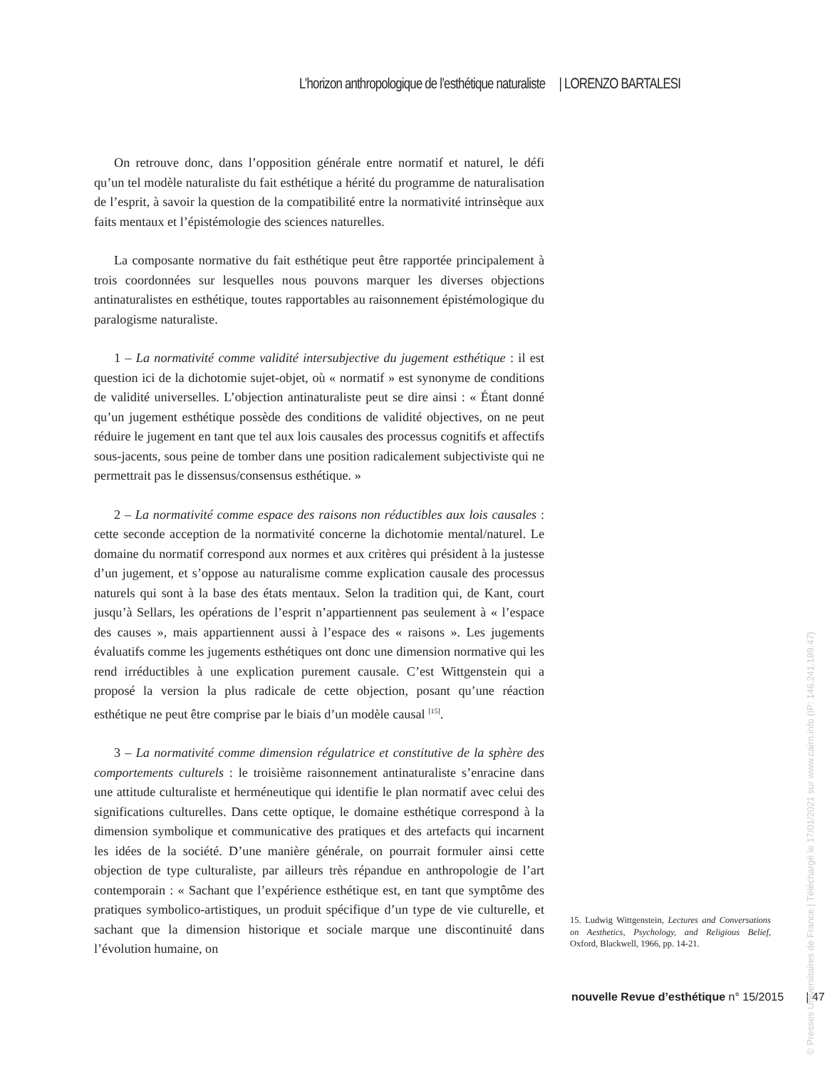L’horizon anthropologique de l’esthétique naturaliste | LORENZO BARTALESI
On retrouve donc, dans l’opposition générale entre normatif et naturel, le défi qu’un tel modèle naturaliste du fait esthétique a hérité du programme de naturalisation de l’esprit, à savoir la question de la compatibilité entre la normativité intrinsèque aux faits mentaux et l’épistémologie des sciences naturelles.
La composante normative du fait esthétique peut être rapportée principalement à trois coordonnées sur lesquelles nous pouvons marquer les diverses objections antinaturalistes en esthétique, toutes rapportables au raisonnement épistémologique du paralogisme naturaliste.
1 – La normativité comme validité intersubjective du jugement esthétique : il est question ici de la dichotomie sujet-objet, où « normatif » est synonyme de conditions de validité universelles. L’objection antinaturaliste peut se dire ainsi : « Étant donné qu’un jugement esthétique possède des conditions de validité objectives, on ne peut réduire le jugement en tant que tel aux lois causales des processus cognitifs et affectifs sous-jacents, sous peine de tomber dans une position radicalement subjectiviste qui ne permettrait pas le dissensus/consensus esthétique. »
2 – La normativité comme espace des raisons non réductibles aux lois causales : cette seconde acception de la normativité concerne la dichotomie mental/naturel. Le domaine du normatif correspond aux normes et aux critères qui président à la justesse d’un jugement, et s’oppose au naturalisme comme explication causale des processus naturels qui sont à la base des états mentaux. Selon la tradition qui, de Kant, court jusqu’à Sellars, les opérations de l’esprit n’appartiennent pas seulement à « l’espace des causes », mais appartiennent aussi à l’espace des « raisons ». Les jugements évaluatifs comme les jugements esthétiques ont donc une dimension normative qui les rend irréductibles à une explication purement causale. C’est Wittgenstein qui a proposé la version la plus radicale de cette objection, posant qu’une réaction esthétique ne peut être comprise par le biais d’un modèle causal <sup>[15]</sup>.
3 – La normativité comme dimension régulatrice et constitutive de la sphère des comportements culturels : le troisième raisonnement antinaturaliste s’enracine dans une attitude culturaliste et herméneutique qui identifie le plan normatif avec celui des significations culturelles. Dans cette optique, le domaine esthétique correspond à la dimension symbolique et communicative des pratiques et des artefacts qui incarnent les idées de la société. D’une manière générale, on pourrait formuler ainsi cette objection de type culturaliste, par ailleurs très répandue en anthropologie de l’art contemporain : « Sachant que l’expérience esthétique est, en tant que symptôme des pratiques symbolico-artistiques, un produit spécifique d’un type de vie culturelle, et sachant que la dimension historique et sociale marque une discontinuité dans l’évolution humaine, on
15. Ludwig Wittgenstein, Lectures and Conversations on Aesthetics, Psychology, and Religious Belief, Oxford, Blackwell, 1966, pp. 14-21.
nouvelle Revue d’esthétique n° 15/2015 | 47
© Presses Universitaires de France | Téléchargé le 17/01/2021 sur www.cairn.info (IP: 146.241.189.47)